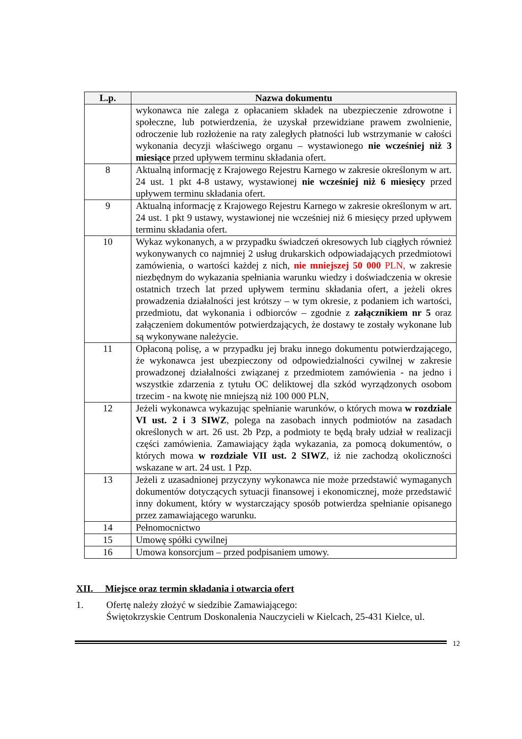| L.p. | Nazwa dokumentu |
| --- | --- |
| | wykonawca nie zalega z opłacaniem składek na ubezpieczenie zdrowotne i społeczne, lub potwierdzenia, że uzyskał przewidziane prawem zwolnienie, odroczenie lub rozłożenie na raty zaległych płatności lub wstrzymanie w całości wykonania decyzji właściwego organu – wystawionego nie wcześniej niż 3 miesiące przed upływem terminu składania ofert. |
| 8 | Aktualną informację z Krajowego Rejestru Karnego w zakresie określonym w art. 24 ust. 1 pkt 4-8 ustawy, wystawionej nie wcześniej niż 6 miesięcy przed upływem terminu składania ofert. |
| 9 | Aktualną informację z Krajowego Rejestru Karnego w zakresie określonym w art. 24 ust. 1 pkt 9 ustawy, wystawionej nie wcześniej niż 6 miesięcy przed upływem terminu składania ofert. |
| 10 | Wykaz wykonanych, a w przypadku świadczeń okresowych lub ciągłych również wykonywanych co najmniej 2 usług drukarskich odpowiadających przedmiotowi zamówienia, o wartości każdej z nich, nie mniejszej 50 000 PLN, w zakresie niezbędnym do wykazania spełniania warunku wiedzy i doświadczenia w okresie ostatnich trzech lat przed upływem terminu składania ofert, a jeżeli okres prowadzenia działalności jest krótszy – w tym okresie, z podaniem ich wartości, przedmiotu, dat wykonania i odbiorców – zgodnie z załącznikiem nr 5 oraz załączeniem dokumentów potwierdzających, że dostawy te zostały wykonane lub są wykonywane należycie. |
| 11 | Opłaconą polisę, a w przypadku jej braku innego dokumentu potwierdzającego, że wykonawca jest ubezpieczony od odpowiedzialności cywilnej w zakresie prowadzonej działalności związanej z przedmiotem zamówienia - na jedno i wszystkie zdarzenia z tytułu OC deliktowej dla szkód wyrządzonych osobom trzecim - na kwotę nie mniejszą niż 100 000 PLN, |
| 12 | Jeżeli wykonawca wykazując spełnianie warunków, o których mowa w rozdziale VI ust. 2 i 3 SIWZ , polega na zasobach innych podmiotów na zasadach określonych w art. 26 ust. 2b Pzp, a podmioty te będą brały udział w realizacji części zamówienia. Zamawiający żąda wykazania, za pomocą dokumentów, o których mowa w rozdziale VII ust. 2 SIWZ , iż nie zachodzą okoliczności wskazane w art. 24 ust. 1 Pzp. |
| 13 | Jeżeli z uzasadnionej przyczyny wykonawca nie może przedstawić wymaganych dokumentów dotyczących sytuacji finansowej i ekonomicznej, może przedstawić inny dokument, który w wystarczający sposób potwierdza spełnianie opisanego przez zamawiającego warunku. |
| 14 | Pełnomocnictwo |
| 15 | Umowę spółki cywilnej |
| 16 | Umowa konsorcjum – przed podpisaniem umowy. |
XII. Miejsce oraz termin składania i otwarcia ofert
1. Ofertę należy złożyć w siedzibie Zamawiającego:
Świętokrzyskie Centrum Doskonalenia Nauczycieli w Kielcach, 25-431 Kielce, ul.
12